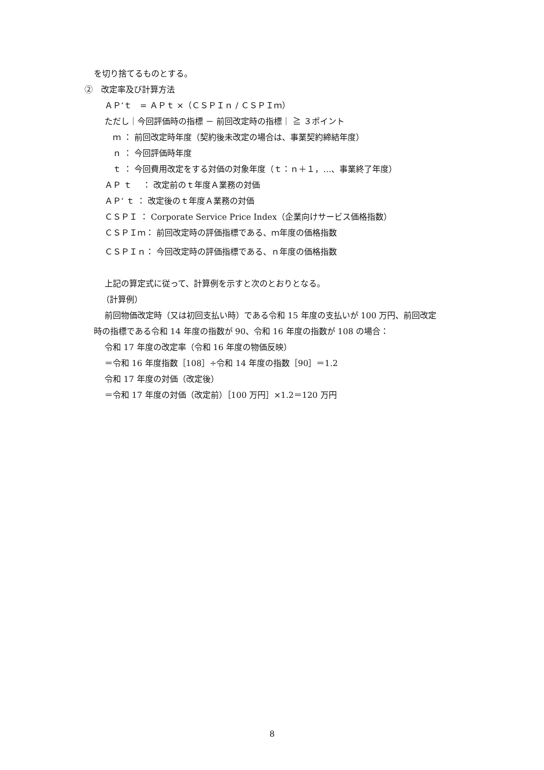を切り捨てるものとする。
②　改定率及び計算方法
ＡＰ‘ｔ　= ＡＰｔ ×（ＣＳＰＩｎ / ＣＳＰＩｍ）
ただし｜今回評価時の指標 － 前回改定時の指標｜ ≧ ３ポイント
ｍ ： 前回改定時年度（契約後未改定の場合は、事業契約締結年度）
ｎ ： 今回評価時年度
ｔ ： 今回費用改定をする対価の対象年度（ｔ：ｎ＋１，…、事業終了年度）
ＡＰ ｔ　 ： 改定前のｔ年度Ａ業務の対価
ＡＰ‘ ｔ ： 改定後のｔ年度Ａ業務の対価
ＣＳＰＩ ： Corporate Service Price Index（企業向けサービス価格指数）
ＣＳＰＩｍ： 前回改定時の評価指標である、ｍ年度の価格指数
ＣＳＰＩｎ： 今回改定時の評価指標である、ｎ年度の価格指数
上記の算定式に従って、計算例を示すと次のとおりとなる。
（計算例）
前回物価改定時（又は初回支払い時）である令和 15 年度の支払いが 100 万円、前回改定
時の指標である令和 14 年度の指数が 90、令和 16 年度の指数が 108 の場合：
令和 17 年度の改定率（令和 16 年度の物価反映）
＝令和 16 年度指数［108］÷令和 14 年度の指数［90］＝1.2
令和 17 年度の対価（改定後）
＝令和 17 年度の対価（改定前）［100 万円］×1.2＝120 万円
8